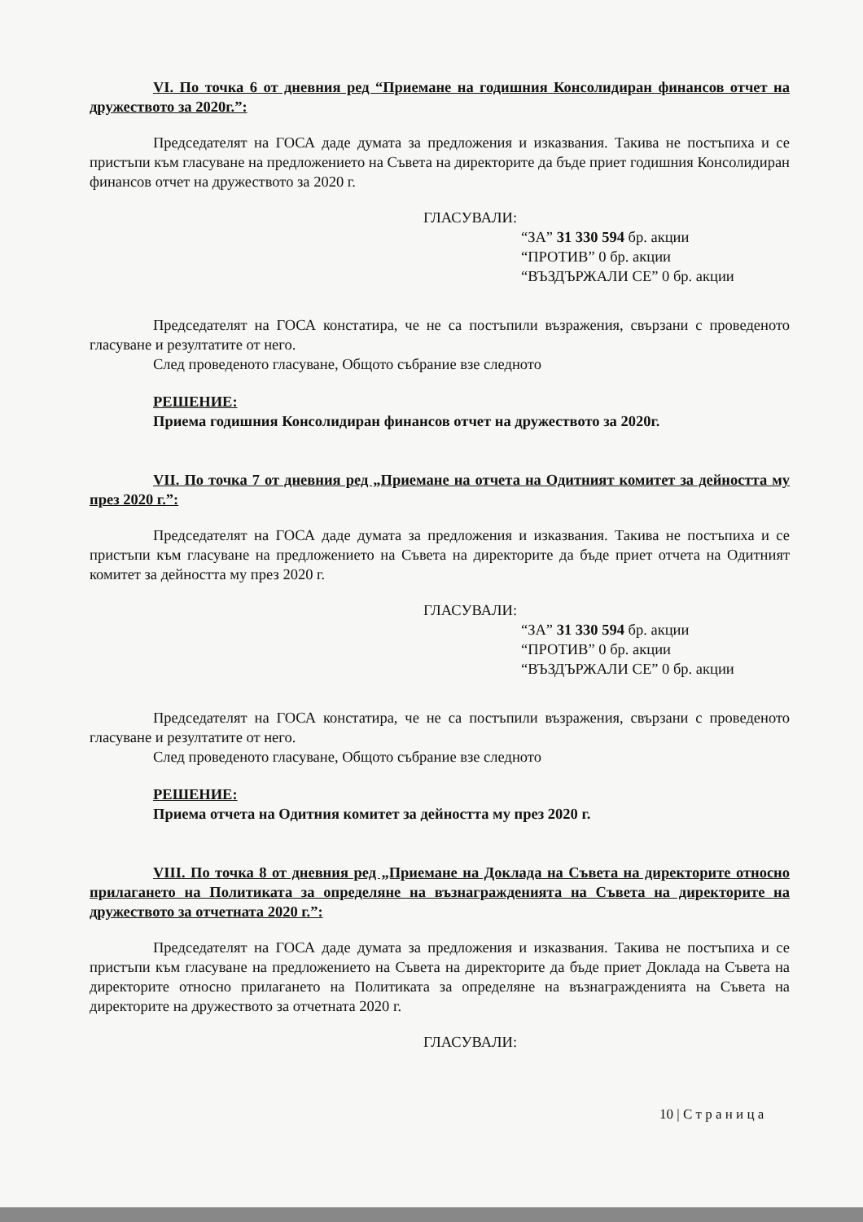VI. По точка 6 от дневния ред “Приемане на годишния Консолидиран финансов отчет на дружеството за 2020г.”:
Председателят на ГОСА даде думата за предложения и изказвания. Такива не постъпиха и се пристъпи към гласуване на предложението на Съвета на директорите да бъде приет годишния Консолидиран финансов отчет на дружеството за 2020 г.
ГЛАСУВАЛИ:
“ЗА” 31 330 594 бр. акции
“ПРОТИВ” 0 бр. акции
“ВЪЗДЪРЖАЛИ СЕ” 0 бр. акции
Председателят на ГОСА констатира, че не са постъпили възражения, свързани с проведеното гласуване и резултатите от него.
След проведеното гласуване, Общото събрание взе следното
РЕШЕНИЕ:
Приема годишния Консолидиран финансов отчет на дружеството за 2020г.
VII. По точка 7 от дневния ред „Приемане на отчета на Одитният комитет за дейността му през 2020 г.”:
Председателят на ГОСА даде думата за предложения и изказвания. Такива не постъпиха и се пристъпи към гласуване на предложението на Съвета на директорите да бъде приет отчета на Одитният комитет за дейността му през 2020 г.
ГЛАСУВАЛИ:
“ЗА” 31 330 594 бр. акции
“ПРОТИВ” 0 бр. акции
“ВЪЗДЪРЖАЛИ СЕ” 0 бр. акции
Председателят на ГОСА констатира, че не са постъпили възражения, свързани с проведеното гласуване и резултатите от него.
След проведеното гласуване, Общото събрание взе следното
РЕШЕНИЕ:
Приема отчета на Одитния комитет за дейността му през 2020 г.
VIII. По точка 8 от дневния ред „Приемане на Доклада на Съвета на директорите относно прилагането на Политиката за определяне на възнагражденията на Съвета на директорите на дружеството за отчетната 2020 г.”:
Председателят на ГОСА даде думата за предложения и изказвания. Такива не постъпиха и се пристъпи към гласуване на предложението на Съвета на директорите да бъде приет Доклада на Съвета на директорите относно прилагането на Политиката за определяне на възнагражденията на Съвета на директорите на дружеството за отчетната 2020 г.
ГЛАСУВАЛИ:
10 | С т р а н и ц а